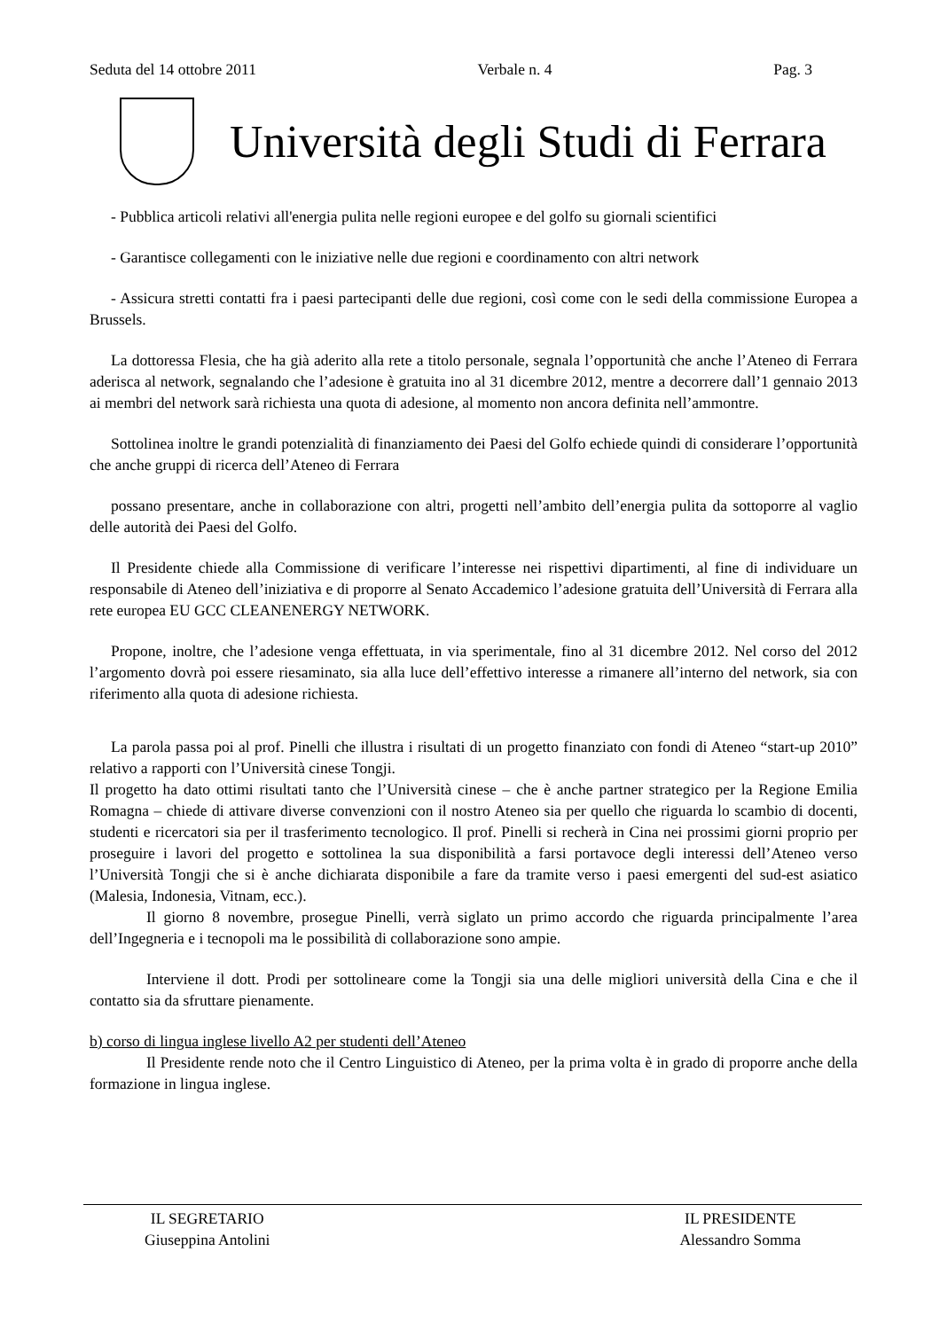Seduta del 14 ottobre 2011 Verbale n. 4 Pag. 3
Università degli Studi di Ferrara
- Pubblica articoli relativi all'energia pulita nelle regioni europee e del golfo su giornali scientifici
- Garantisce collegamenti con le iniziative nelle due regioni e coordinamento con altri network
- Assicura stretti contatti fra i paesi partecipanti delle due regioni, così come con le sedi della commissione Europea a Brussels.
La dottoressa Flesia, che ha già aderito alla rete a titolo personale, segnala l’opportunità che anche l’Ateneo di Ferrara aderisca al network, segnalando che l’adesione è gratuita ino al 31 dicembre 2012, mentre a decorrere dall’1 gennaio 2013 ai membri del network sarà richiesta una quota di adesione, al momento non ancora definita nell’ammontre.
Sottolinea inoltre le grandi potenzialità di finanziamento dei Paesi del Golfo echiede quindi di considerare l’opportunità che anche gruppi di ricerca dell’Ateneo di Ferrara
possano presentare, anche in collaborazione con altri, progetti nell’ambito dell’energia pulita da sottoporre al vaglio delle autorità dei Paesi del Golfo.
Il Presidente chiede alla Commissione di verificare l’interesse nei rispettivi dipartimenti, al fine di individuare un responsabile di Ateneo dell’iniziativa e di proporre al Senato Accademico l’adesione gratuita dell’Università di Ferrara alla rete europea EU GCC CLEANENERGY NETWORK.
Propone, inoltre, che l’adesione venga effettuata, in via sperimentale, fino al 31 dicembre 2012. Nel corso del 2012 l’argomento dovrà poi essere riesaminato, sia alla luce dell’effettivo interesse a rimanere all’interno del network, sia con riferimento alla quota di adesione richiesta.
La parola passa poi al prof. Pinelli che illustra i risultati di un progetto finanziato con fondi di Ateneo “start-up 2010” relativo a rapporti con l’Università cinese Tongji.
Il progetto ha dato ottimi risultati tanto che l’Università cinese – che è anche partner strategico per la Regione Emilia Romagna – chiede di attivare diverse convenzioni con il nostro Ateneo sia per quello che riguarda lo scambio di docenti, studenti e ricercatori sia per il trasferimento tecnologico. Il prof. Pinelli si recherà in Cina nei prossimi giorni proprio per proseguire i lavori del progetto e sottolinea la sua disponibilità a farsi portavoce degli interessi dell’Ateneo verso l’Università Tongji che si è anche dichiarata disponibile a fare da tramite verso i paesi emergenti del sud-est asiatico (Malesia, Indonesia, Vitnam, ecc.).
Il giorno 8 novembre, prosegue Pinelli, verrà siglato un primo accordo che riguarda principalmente l’area dell’Ingegneria e i tecnopoli ma le possibilità di collaborazione sono ampie.
Interviene il dott. Prodi per sottolineare come la Tongji sia una delle migliori università della Cina e che il contatto sia da sfruttare pienamente.
b) corso di lingua inglese livello A2 per studenti dell’Ateneo
Il Presidente rende noto che il Centro Linguistico di Ateneo, per la prima volta è in grado di proporre anche della formazione in lingua inglese.
IL SEGRETARIO
Giuseppina Antolini
IL PRESIDENTE
Alessandro Somma